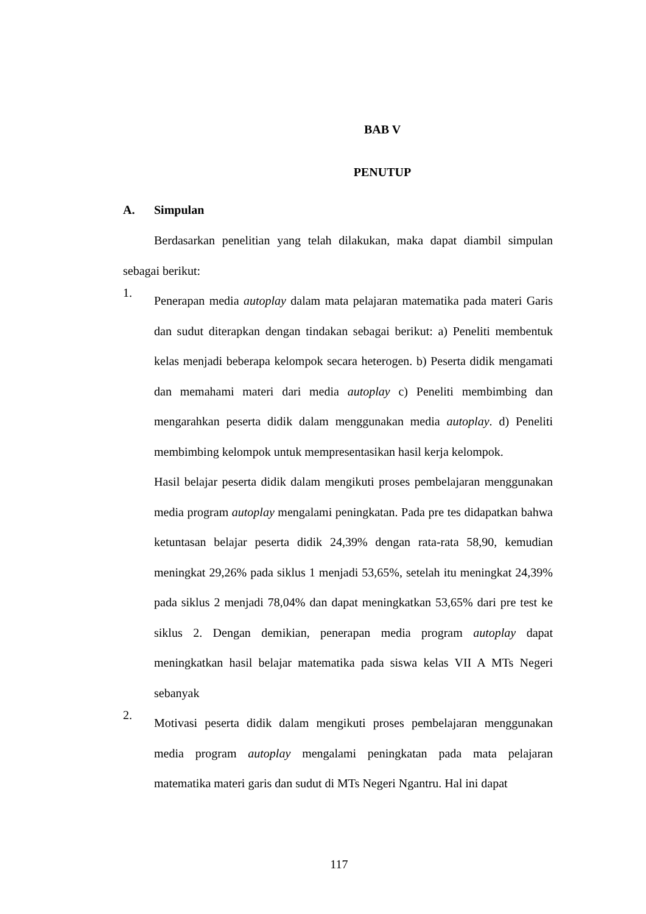BAB V
PENUTUP
A. Simpulan
Berdasarkan penelitian yang telah dilakukan, maka dapat diambil simpulan sebagai berikut:
1.
Penerapan media autoplay dalam mata pelajaran matematika pada materi Garis dan sudut diterapkan dengan tindakan sebagai berikut: a) Peneliti membentuk kelas menjadi beberapa kelompok secara heterogen. b) Peserta didik mengamati dan memahami materi dari media autoplay c) Peneliti membimbing dan mengarahkan peserta didik dalam menggunakan media autoplay. d) Peneliti membimbing kelompok untuk mempresentasikan hasil kerja kelompok.
Hasil belajar peserta didik dalam mengikuti proses pembelajaran menggunakan media program autoplay mengalami peningkatan. Pada pre tes didapatkan bahwa ketuntasan belajar peserta didik 24,39% dengan rata-rata 58,90, kemudian meningkat 29,26% pada siklus 1 menjadi 53,65%, setelah itu meningkat 24,39% pada siklus 2 menjadi 78,04% dan dapat meningkatkan 53,65% dari pre test ke siklus 2. Dengan demikian, penerapan media program autoplay dapat meningkatkan hasil belajar matematika pada siswa kelas VII A MTs Negeri sebanyak
2.
Motivasi peserta didik dalam mengikuti proses pembelajaran menggunakan media program autoplay mengalami peningkatan pada mata pelajaran matematika materi garis dan sudut di MTs Negeri Ngantru. Hal ini dapat
117